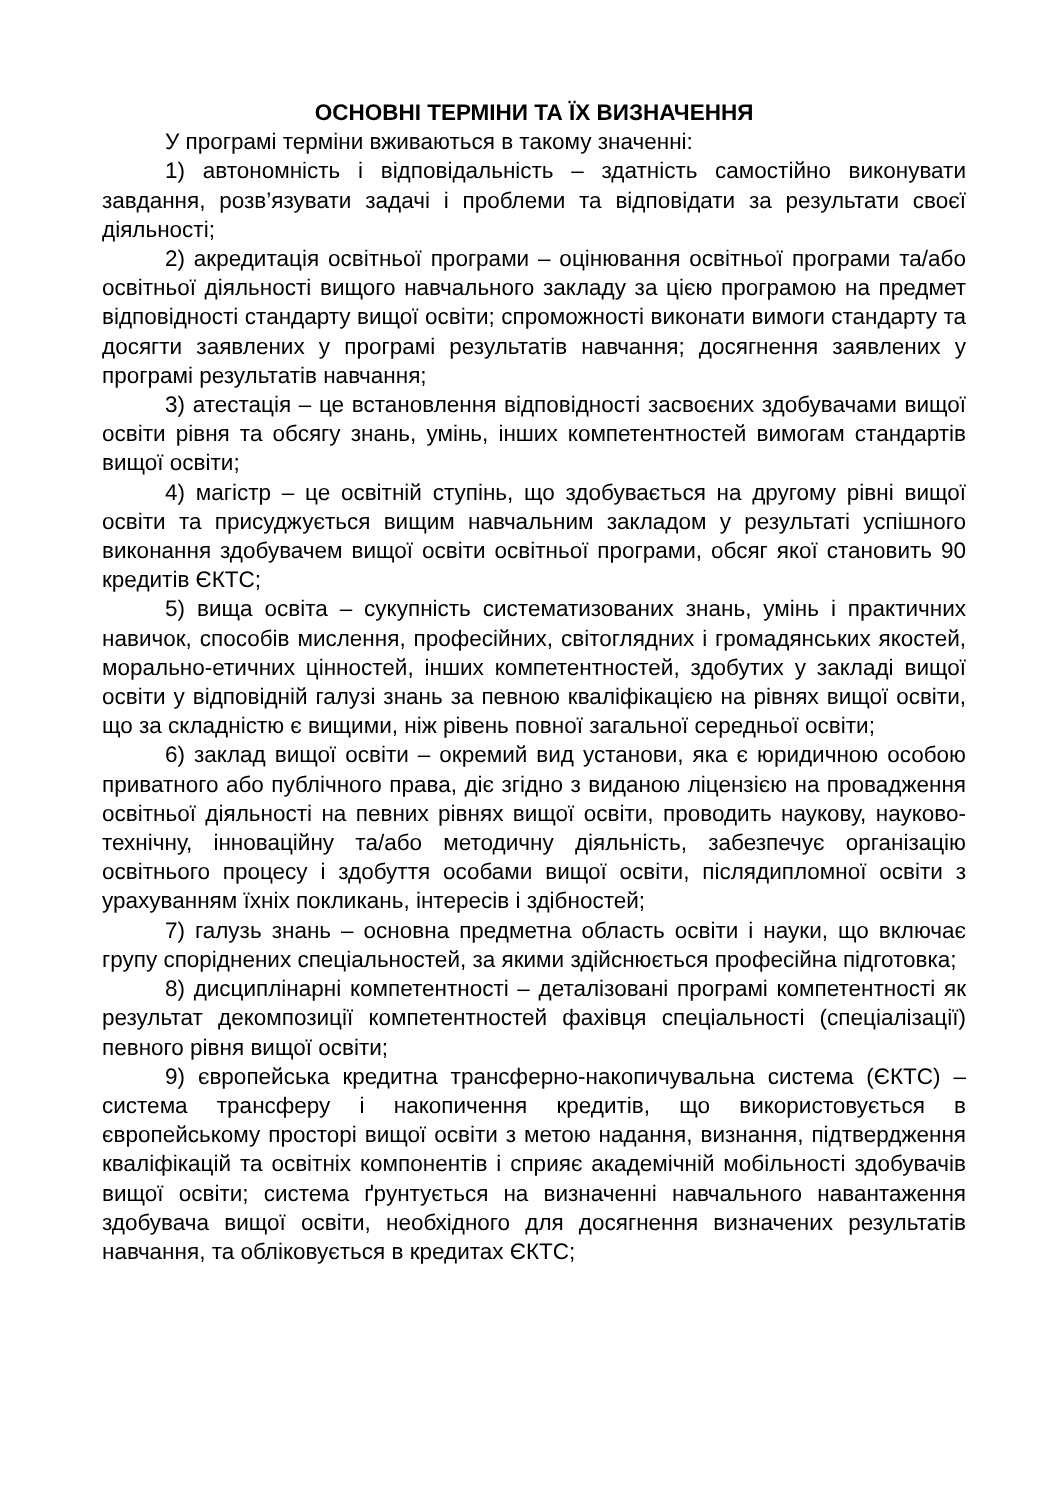ОСНОВНІ ТЕРМІНИ ТА ЇХ ВИЗНАЧЕННЯ
У програмі терміни вживаються в такому значенні:
1) автономність і відповідальність – здатність самостійно виконувати завдання, розв’язувати задачі і проблеми та відповідати за результати своєї діяльності;
2) акредитація освітньої програми – оцінювання освітньої програми та/або освітньої діяльності вищого навчального закладу за цією програмою на предмет відповідності стандарту вищої освіти; спроможності виконати вимоги стандарту та досягти заявлених у програмі результатів навчання; досягнення заявлених у програмі результатів навчання;
3) атестація – це встановлення відповідності засвоєних здобувачами вищої освіти рівня та обсягу знань, умінь, інших компетентностей вимогам стандартів вищої освіти;
4) магістр – це освітній ступінь, що здобувається на другому рівні вищої освіти та присуджується вищим навчальним закладом у результаті успішного виконання здобувачем вищої освіти освітньої програми, обсяг якої становить 90 кредитів ЄКТС;
5) вища освіта – сукупність систематизованих знань, умінь і практичних навичок, способів мислення, професійних, світоглядних і громадянських якостей, морально-етичних цінностей, інших компетентностей, здобутих у закладі вищої освіти у відповідній галузі знань за певною кваліфікацією на рівнях вищої освіти, що за складністю є вищими, ніж рівень повної загальної середньої освіти;
6) заклад вищої освіти – окремий вид установи, яка є юридичною особою приватного або публічного права, діє згідно з виданою ліцензією на провадження освітньої діяльності на певних рівнях вищої освіти, проводить наукову, науково-технічну, інноваційну та/або методичну діяльність, забезпечує організацію освітнього процесу і здобуття особами вищої освіти, післядипломної освіти з урахуванням їхніх покликань, інтересів і здібностей;
7) галузь знань – основна предметна область освіти і науки, що включає групу споріднених спеціальностей, за якими здійснюється професійна підготовка;
8) дисциплінарні компетентності – деталізовані програмі компетентності як результат декомпозиції компетентностей фахівця спеціальності (спеціалізації) певного рівня вищої освіти;
9) європейська кредитна трансферно-накопичувальна система (ЄКТС) – система трансферу і накопичення кредитів, що використовується в європейському просторі вищої освіти з метою надання, визнання, підтвердження кваліфікацій та освітніх компонентів і сприяє академічній мобільності здобувачів вищої освіти; система ґрунтується на визначенні навчального навантаження здобувача вищої освіти, необхідного для досягнення визначених результатів навчання, та обліковується в кредитах ЄКТС;